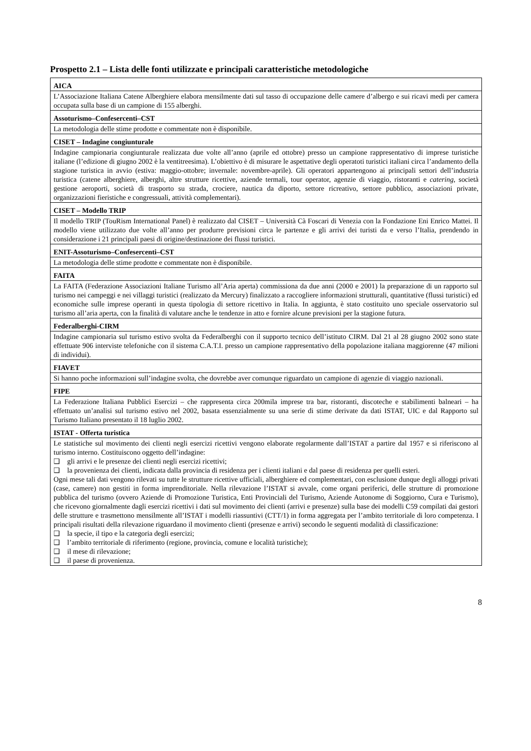Prospetto 2.1 – Lista delle fonti utilizzate e principali caratteristiche metodologiche
| AICA |
| L’Associazione Italiana Catene Alberghiere elabora mensilmente dati sul tasso di occupazione delle camere d’albergo e sui ricavi medi per camera occupata sulla base di un campione di 155 alberghi. |
| Assoturismo–Confesercenti–CST |
| La metodologia delle stime prodotte e commentate non è disponibile. |
| CISET – Indagine congiunturale |
| Indagine campionaria congiunturale realizzata due volte all’anno (aprile ed ottobre) presso un campione rappresentativo di imprese turistiche italiane (l’edizione di giugno 2002 è la ventitreesima). L’obiettivo è di misurare le aspettative degli operatoti turistici italiani circa l’andamento della stagione turistica in avvio (estiva: maggio-ottobre; invernale: novembre-aprile). Gli operatori appartengono ai principali settori dell’industria turistica (catene alberghiere, alberghi, altre strutture ricettive, aziende termali, tour operator, agenzie di viaggio, ristoranti e catering , società gestione aeroporti, società di trasporto su strada, crociere, nautica da diporto, settore ricreativo, settore pubblico, associazioni private, organizzazioni fieristiche e congressuali, attività complementari). |
| CISET – Modello TRIP |
| Il modello TRIP (TouRism International Panel) è realizzato dal CISET – Università Cà Foscari di Venezia con la Fondazione Eni Enrico Mattei. Il modello viene utilizzato due volte all’anno per produrre previsioni circa le partenze e gli arrivi dei turisti da e verso l’Italia, prendendo in considerazione i 21 principali paesi di origine/destinazione dei flussi turistici. |
| ENIT-Assoturismo–Confesercenti–CST |
| La metodologia delle stime prodotte e commentate non è disponibile. |
| FAITA |
| La FAITA (Federazione Associazioni Italiane Turismo all’Aria aperta) commissiona da due anni (2000 e 2001) la preparazione di un rapporto sul turismo nei campeggi e nei villaggi turistici (realizzato da Mercury) finalizzato a raccogliere informazioni strutturali, quantitative (flussi turistici) ed economiche sulle imprese operanti in questa tipologia di settore ricettivo in Italia. In aggiunta, è stato costituito uno speciale osservatorio sul turismo all’aria aperta, con la finalità di valutare anche le tendenze in atto e fornire alcune previsioni per la stagione futura. |
| Federalberghi-CIRM |
| Indagine campionaria sul turismo estivo svolta da Federalberghi con il supporto tecnico dell’istituto CIRM. Dal 21 al 28 giugno 2002 sono state effettuate 906 interviste telefoniche con il sistema C.A.T.I. presso un campione rappresentativo della popolazione italiana maggiorenne (47 milioni di individui). |
| FIAVET |
| Si hanno poche informazioni sull’indagine svolta, che dovrebbe aver comunque riguardato un campione di agenzie di viaggio nazionali. |
| FIPE |
| La Federazione Italiana Pubblici Esercizi – che rappresenta circa 200mila imprese tra bar, ristoranti, discoteche e stabilimenti balneari – ha effettuato un’analisi sul turismo estivo nel 2002, basata essenzialmente su una serie di stime derivate da dati ISTAT, UIC e dal Rapporto sul Turismo Italiano presentato il 18 luglio 2002. |
| ISTAT - Offerta turistica |
| Le statistiche sul movimento dei clienti negli esercizi ricettivi vengono elaborate regolarmente dall’ISTAT a partire dal 1957 e si riferiscono al turismo interno. Costituiscono oggetto dell’indagine: ❑ gli arrivi e le presenze dei clienti negli esercizi ricettivi; ❑ la provenienza dei clienti, indicata dalla provincia di residenza per i clienti italiani e dal paese di residenza per quelli esteri. Ogni mese tali dati vengono rilevati su tutte le strutture ricettive ufficiali, alberghiere ed complementari, con esclusione dunque degli alloggi privati (case, camere) non gestiti in forma imprenditoriale. Nella rilevazione l’ISTAT si avvale, come organi periferici, delle strutture di promozione pubblica del turismo (ovvero Aziende di Promozione Turistica, Enti Provinciali del Turismo, Aziende Autonome di Soggiorno, Cura e Turismo), che ricevono giornalmente dagli esercizi ricettivi i dati sul movimento dei clienti (arrivi e presenze) sulla base dei modelli C59 compilati dai gestori delle strutture e trasmettono mensilmente all’ISTAT i modelli riassuntivi (CTT/1) in forma aggregata per l’ambito territoriale di loro competenza. I principali risultati della rilevazione riguardano il movimento clienti (presenze e arrivi) secondo le seguenti modalità di classificazione: ❑ la specie, il tipo e la categoria degli esercizi; ❑ l’ambito territoriale di riferimento (regione, provincia, comune e località turistiche); ❑ il mese di rilevazione; ❑ il paese di provenienza. |
8